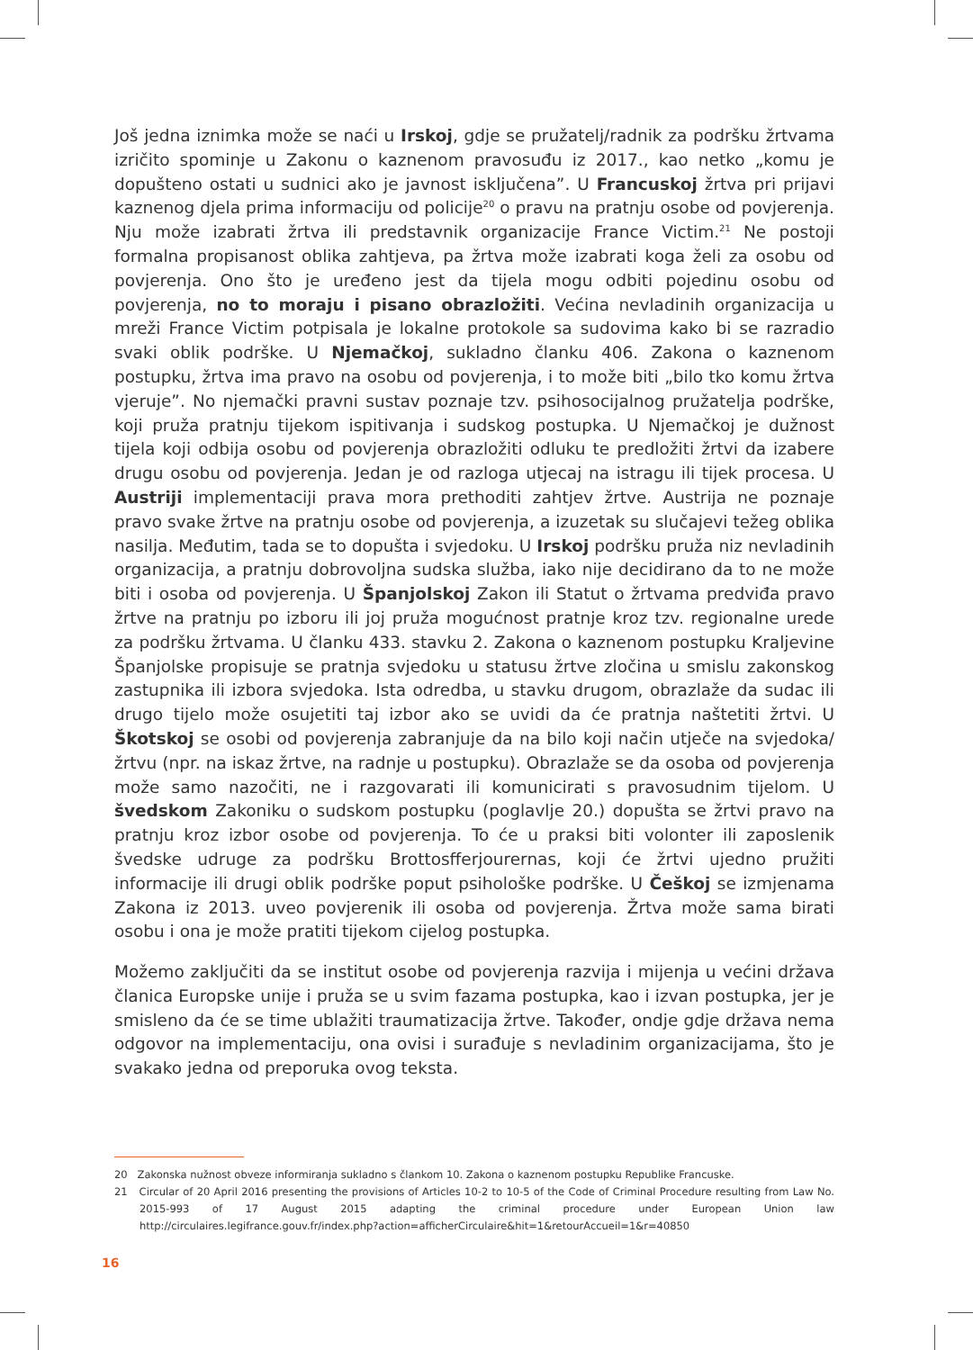Još jedna iznimka može se naći u Irskoj, gdje se pružatelj/radnik za podršku žrtvama izričito spominje u Zakonu o kaznenom pravosuđu iz 2017., kao netko „komu je dopušteno ostati u sudnici ako je javnost isključena”. U Francuskoj žrtva pri prijavi kaznenog djela prima informaciju od policije<sup>20</sup> o pravu na pratnju osobe od povjerenja. Nju može izabrati žrtva ili predstavnik organizacije France Victim.<sup>21</sup> Ne postoji formalna propisanost oblika zahtjeva, pa žrtva može izabrati koga želi za osobu od povjerenja. Ono što je uređeno jest da tijela mogu odbiti pojedinu osobu od povjerenja, no to moraju i pisano obrazložiti. Većina nevladinih organizacija u mreži France Victim potpisala je lokalne protokole sa sudovima kako bi se razradio svaki oblik podrške. U Njemačkoj, sukladno članku 406. Zakona o kaznenom postupku, žrtva ima pravo na osobu od povjerenja, i to može biti „bilo tko komu žrtva vjeruje”. No njemački pravni sustav poznaje tzv. psihosocijalnog pružatelja podrške, koji pruža pratnju tijekom ispitivanja i sudskog postupka. U Njemačkoj je dužnost tijela koji odbija osobu od povjerenja obrazložiti odluku te predložiti žrtvi da izabere drugu osobu od povjerenja. Jedan je od razloga utjecaj na istragu ili tijek procesa. U Austriji implementaciji prava mora prethoditi zahtjev žrtve. Austrija ne poznaje pravo svake žrtve na pratnju osobe od povjerenja, a izuzetak su slučajevi težeg oblika nasilja. Međutim, tada se to dopušta i svjedoku. U Irskoj podršku pruža niz nevladinih organizacija, a pratnju dobrovoljna sudska služba, iako nije decidirano da to ne može biti i osoba od povjerenja. U Španjolskoj Zakon ili Statut o žrtvama predviđa pravo žrtve na pratnju po izboru ili joj pruža mogućnost pratnje kroz tzv. regionalne urede za podršku žrtvama. U članku 433. stavku 2. Zakona o kaznenom postupku Kraljevine Španjolske propisuje se pratnja svjedoku u statusu žrtve zločina u smislu zakonskog zastupnika ili izbora svjedoka. Ista odredba, u stavku drugom, obrazlaže da sudac ili drugo tijelo može osujetiti taj izbor ako se uvidi da će pratnja naštetiti žrtvi. U Škotskoj se osobi od povjerenja zabranjuje da na bilo koji način utječe na svjedoka/žrtvu (npr. na iskaz žrtve, na radnje u postupku). Obrazlaže se da osoba od povjerenja može samo nazočiti, ne i razgovarati ili komunicirati s pravosudnim tijelom. U švedskom Zakoniku o sudskom postupku (poglavlje 20.) dopušta se žrtvi pravo na pratnju kroz izbor osobe od povjerenja. To će u praksi biti volonter ili zaposlenik švedske udruge za podršku Brottosfferjourernas, koji će žrtvi ujedno pružiti informacije ili drugi oblik podrške poput psihološke podrške. U Češkoj se izmjenama Zakona iz 2013. uveo povjerenik ili osoba od povjerenja. Žrtva može sama birati osobu i ona je može pratiti tijekom cijelog postupka.
Možemo zaključiti da se institut osobe od povjerenja razvija i mijenja u većini država članica Europske unije i pruža se u svim fazama postupka, kao i izvan postupka, jer je smisleno da će se time ublažiti traumatizacija žrtve. Također, ondje gdje država nema odgovor na implementaciju, ona ovisi i surađuje s nevladinim organizacijama, što je svakako jedna od preporuka ovog teksta.
20 Zakonska nužnost obveze informiranja sukladno s člankom 10. Zakona o kaznenom postupku Republike Francuske.
21 Circular of 20 April 2016 presenting the provisions of Articles 10-2 to 10-5 of the Code of Criminal Procedure resulting from Law No. 2015-993 of 17 August 2015 adapting the criminal procedure under European Union law http://circulaires.legifrance.gouv.fr/index.php?action=afficherCirculaire&hit=1&retourAccueil=1&r=40850
16